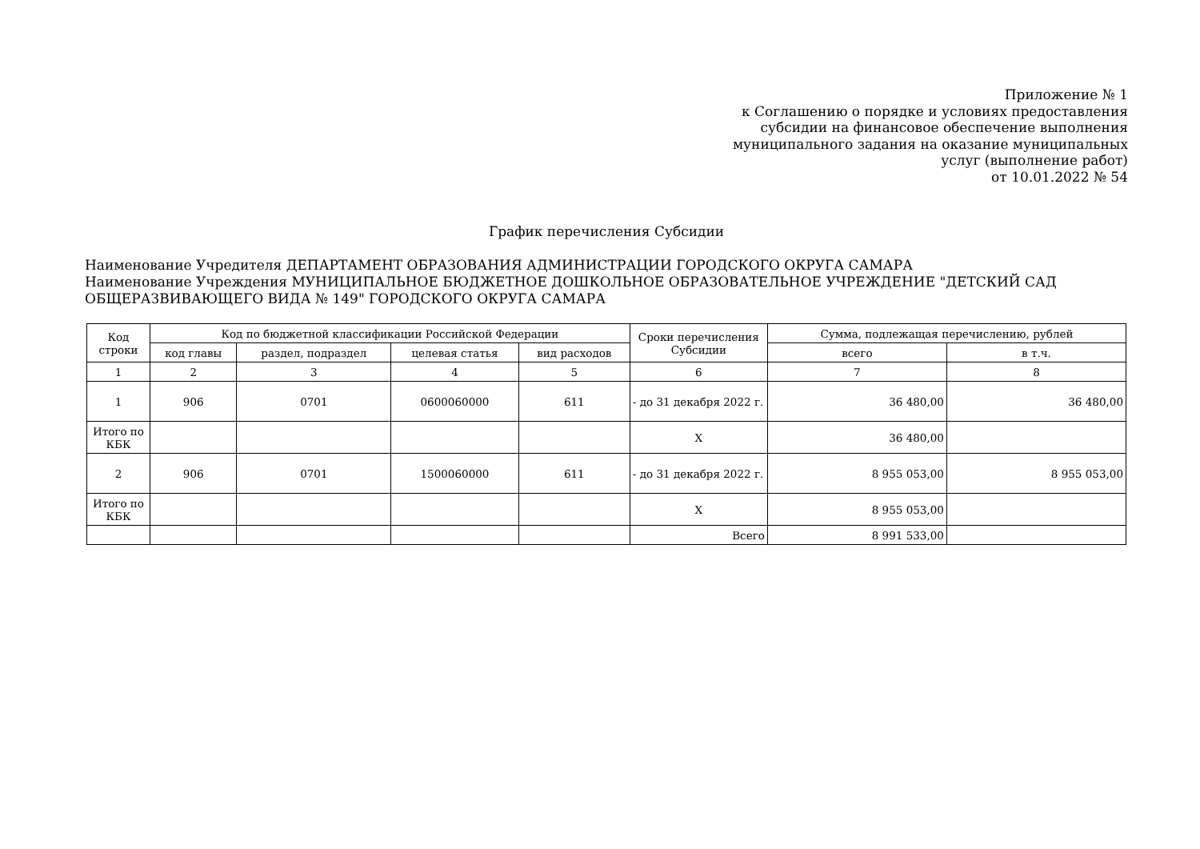Приложение № 1
к Соглашению о порядке и условиях предоставления
субсидии на финансовое обеспечение выполнения
муниципального задания на оказание муниципальных
услуг (выполнение работ)
от 10.01.2022 № 54
График перечисления Субсидии
Наименование Учредителя ДЕПАРТАМЕНТ ОБРАЗОВАНИЯ АДМИНИСТРАЦИИ ГОРОДСКОГО ОКРУГА САМАРА
Наименование Учреждения МУНИЦИПАЛЬНОЕ БЮДЖЕТНОЕ ДОШКОЛЬНОЕ ОБРАЗОВАТЕЛЬНОЕ УЧРЕЖДЕНИЕ "ДЕТСКИЙ САД ОБЩЕРАЗВИВАЮЩЕГО ВИДА № 149" ГОРОДСКОГО ОКРУГА САМАРА
| Код строки | Код по бюджетной классификации Российской Федерации | | | | Сроки перечисления Субсидии | Сумма, подлежащая перечислению, рублей | |
| --- | --- | --- | --- | --- | --- | --- | --- |
| | код главы | раздел, подраздел | целевая статья | вид расходов | | всего | в т.ч. |
| 1 | 2 | 3 | 4 | 5 | 6 | 7 | 8 |
| 1 | 906 | 0701 | 0600060000 | 611 | - до 31 декабря 2022 г. | 36 480,00 | 36 480,00 |
| Итого по КБК | | | | | X | 36 480,00 | |
| 2 | 906 | 0701 | 1500060000 | 611 | - до 31 декабря 2022 г. | 8 955 053,00 | 8 955 053,00 |
| Итого по КБК | | | | | X | 8 955 053,00 | |
| | | | | | Всего | 8 991 533,00 | |